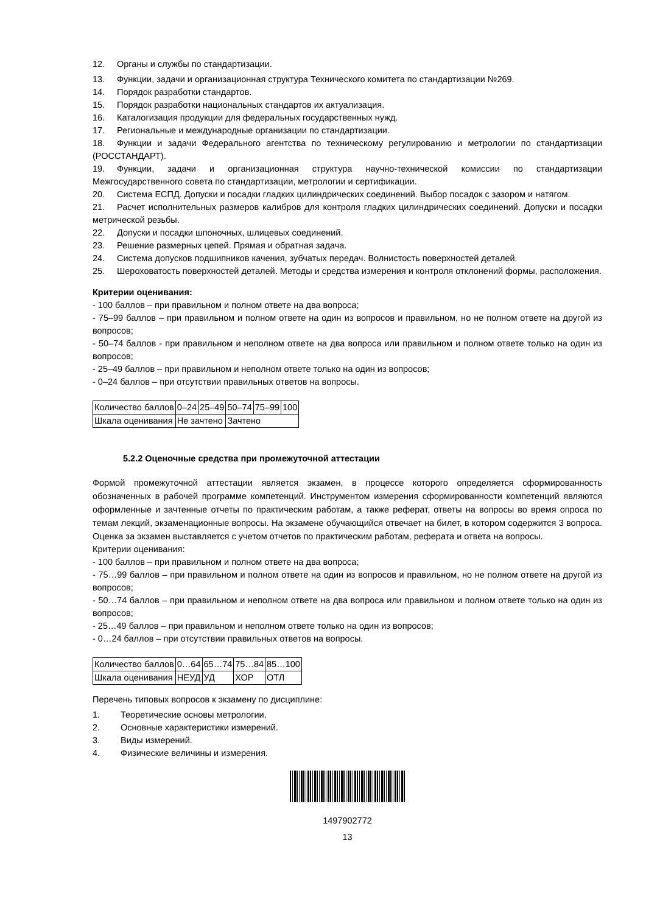12. Органы и службы по стандартизации.
13. Функции, задачи и организационная структура Технического комитета по стандартизации №269.
14. Порядок разработки стандартов.
15. Порядок разработки национальных стандартов их актуализация.
16. Каталогизация продукции для федеральных государственных нужд.
17. Региональные и международные организации по стандартизации.
18. Функции и задачи Федерального агентства по техническому регулированию и метрологии по стандартизации (РОССТАНДАРТ).
19. Функции, задачи и организационная структура научно-технической комиссии по стандартизации Межгосударственного совета по стандартизации, метрологии и сертификации.
20. Система ЕСПД. Допуски и посадки гладких цилиндрических соединений. Выбор посадок с зазором и натягом.
21. Расчет исполнительных размеров калибров для контроля гладких цилиндрических соединений. Допуски и посадки метрической резьбы.
22. Допуски и посадки шпоночных, шлицевых соединений.
23. Решение размерных цепей. Прямая и обратная задача.
24. Система допусков подшипников качения, зубчатых передач. Волнистость поверхностей деталей.
25. Шероховатость поверхностей деталей. Методы и средства измерения и контроля отклонений формы, расположения.
Критерии оценивания:
- 100 баллов – при правильном и полном ответе на два вопроса;
- 75–99 баллов – при правильном и полном ответе на один из вопросов и правильном, но не полном ответе на другой из вопросов;
- 50–74 баллов - при правильном и неполном ответе на два вопроса или правильном и полном ответе только на один из вопросов;
- 25–49 баллов – при правильном и неполном ответе только на один из вопросов;
- 0–24 баллов – при отсутствии правильных ответов на вопросы.
| Количество баллов | 0–24 | 25–49 | 50–74 | 75–99 | 100 |
| Шкала оценивания | Не зачтено | | Зачтено | | |
5.2.2 Оценочные средства при промежуточной аттестации
Формой промежуточной аттестации является экзамен, в процессе которого определяется сформированность обозначенных в рабочей программе компетенций. Инструментом измерения сформированности компетенций являются оформленные и зачтенные отчеты по практическим работам, а также реферат, ответы на вопросы во время опроса по темам лекций, экзаменационные вопросы. На экзамене обучающийся отвечает на билет, в котором содержится 3 вопроса. Оценка за экзамен выставляется с учетом отчетов по практическим работам, реферата и ответа на вопросы.
Критерии оценивания:
- 100 баллов – при правильном и полном ответе на два вопроса;
- 75…99 баллов – при правильном и полном ответе на один из вопросов и правильном, но не полном ответе на другой из вопросов;
- 50…74 баллов – при правильном и неполном ответе на два вопроса или правильном и полном ответе только на один из вопросов;
- 25…49 баллов – при правильном и неполном ответе только на один из вопросов;
- 0…24 баллов – при отсутствии правильных ответов на вопросы.
| Количество баллов | 0…64 | 65…74 | 75…84 | 85…100 |
| Шкала оценивания | НЕУД | УД | ХОР | ОТЛ |
Перечень типовых вопросов к экзамену по дисциплине:
1. Теоретические основы метрологии.
2. Основные характеристики измерений.
3. Виды измерений.
4. Физические величины и измерения.
1497902772
13